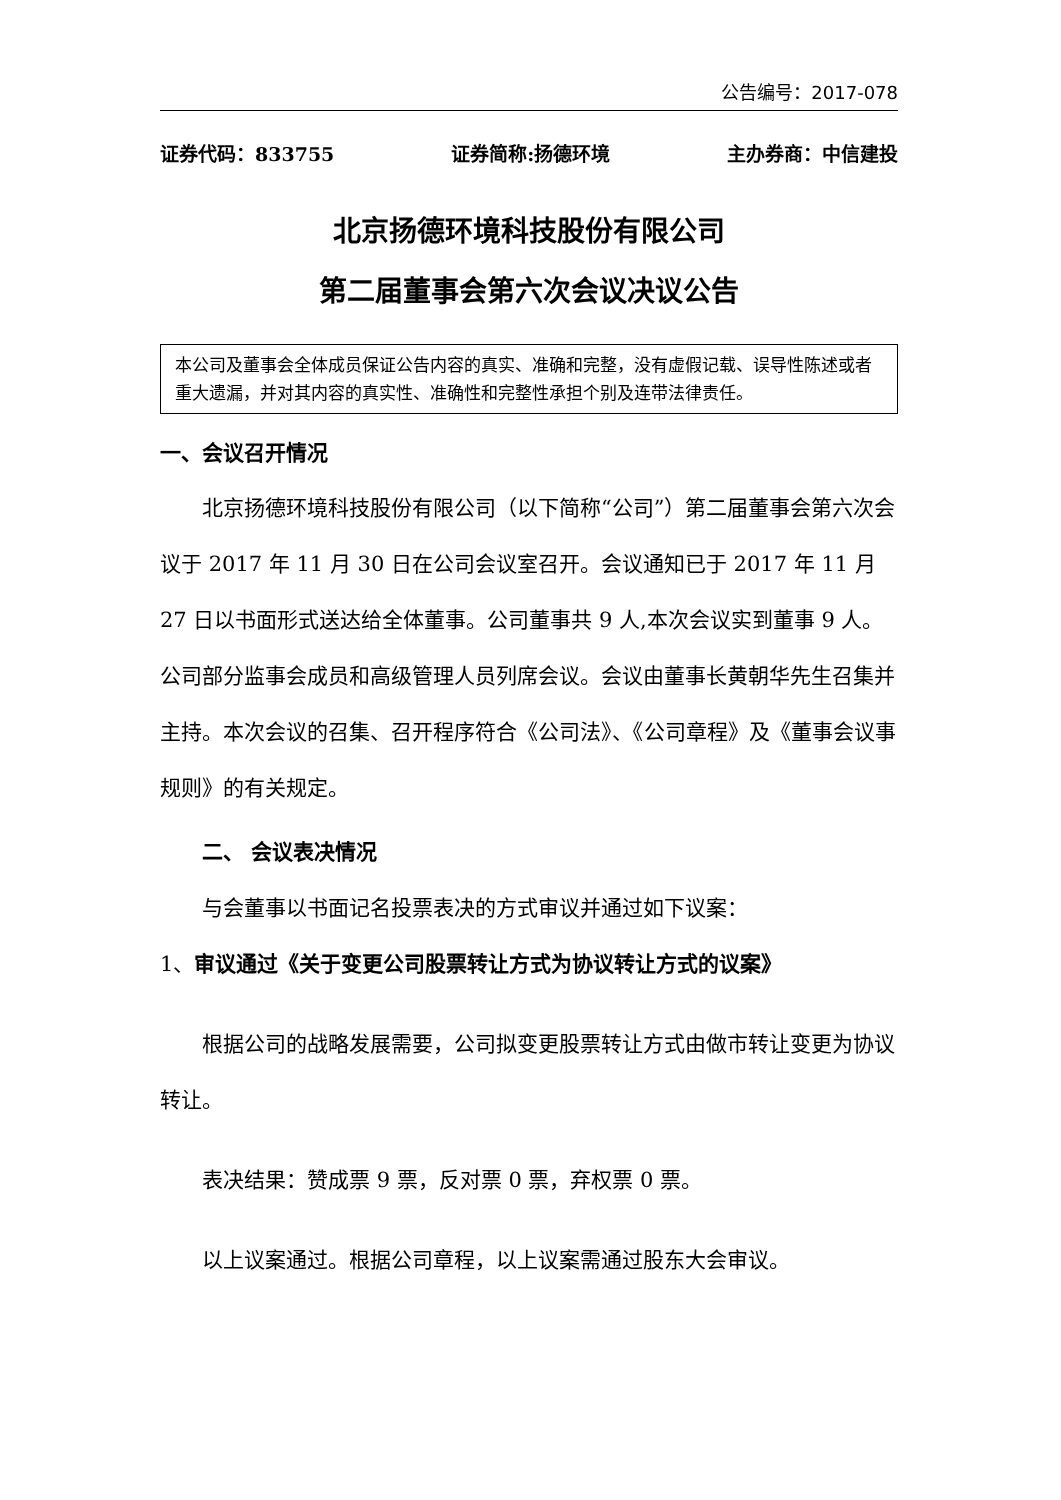公告编号：2017-078
证券代码：833755 证券简称:扬德环境 主办券商：中信建投
北京扬德环境科技股份有限公司
第二届董事会第六次会议决议公告
本公司及董事会全体成员保证公告内容的真实、准确和完整，没有虚假记载、误导性陈述或者重大遗漏，并对其内容的真实性、准确性和完整性承担个别及连带法律责任。
一、会议召开情况
北京扬德环境科技股份有限公司（以下简称“公司”）第二届董事会第六次会议于 2017 年 11 月 30 日在公司会议室召开。会议通知已于 2017 年 11 月 27 日以书面形式送达给全体董事。公司董事共 9 人,本次会议实到董事 9 人。公司部分监事会成员和高级管理人员列席会议。会议由董事长黄朝华先生召集并主持。本次会议的召集、召开程序符合《公司法》、《公司章程》及《董事会议事规则》的有关规定。
二、 会议表决情况
与会董事以书面记名投票表决的方式审议并通过如下议案：
1、审议通过《关于变更公司股票转让方式为协议转让方式的议案》
根据公司的战略发展需要，公司拟变更股票转让方式由做市转让变更为协议转让。
表决结果：赞成票 9 票，反对票 0 票，弃权票 0 票。
以上议案通过。根据公司章程，以上议案需通过股东大会审议。